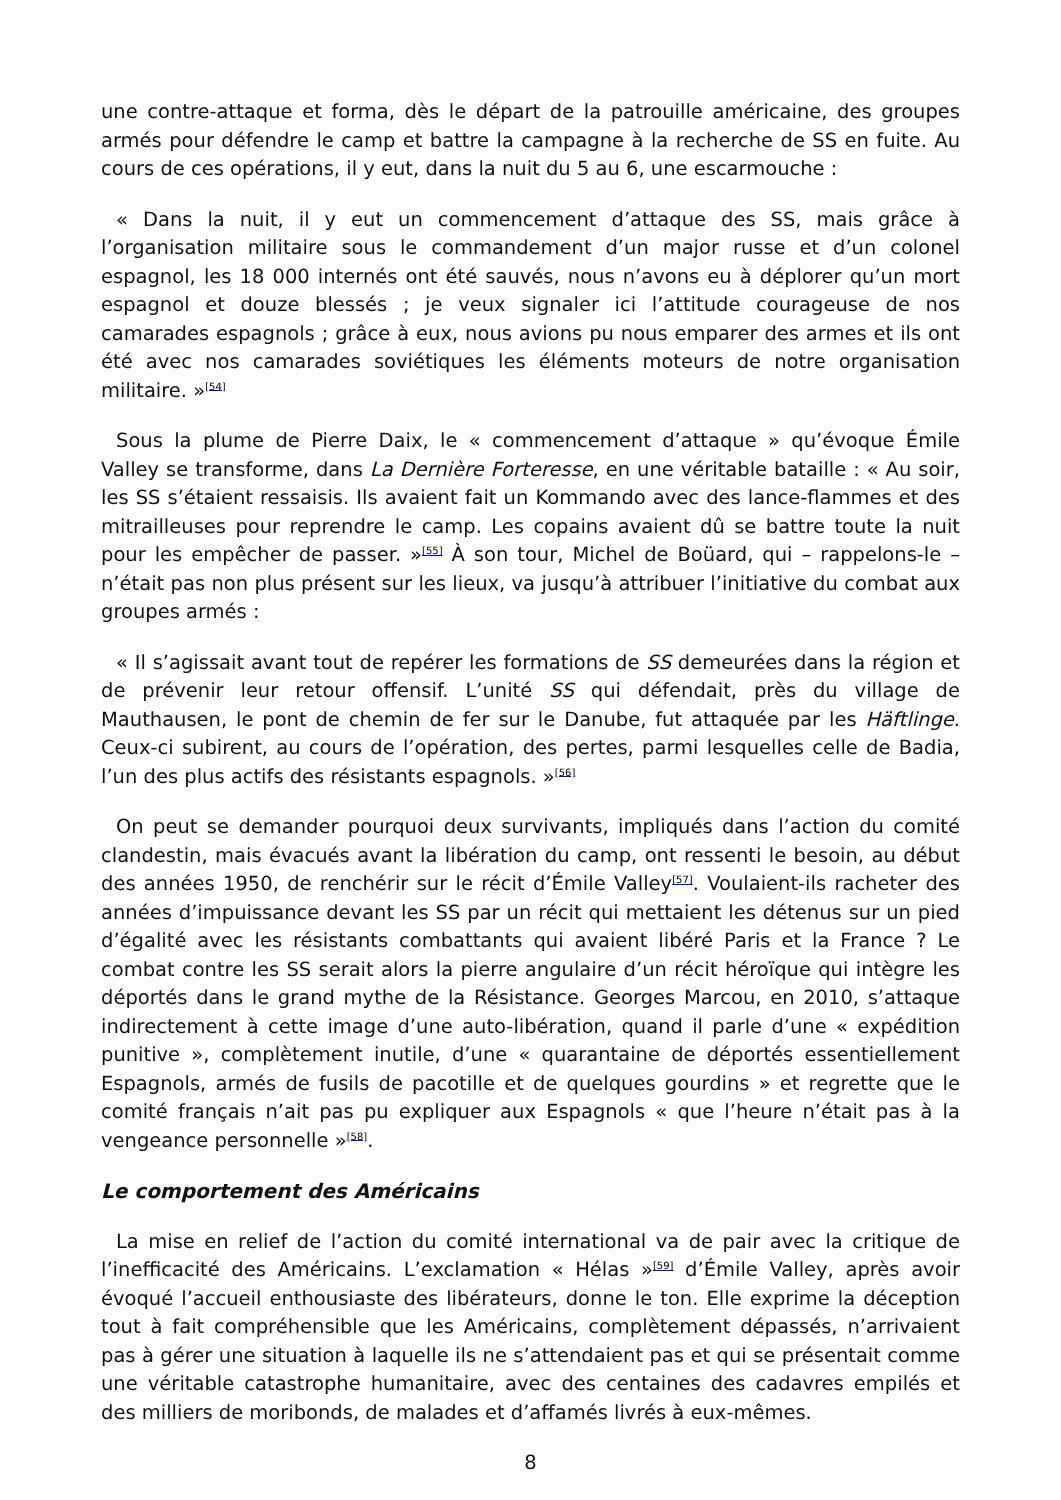une contre-attaque et forma, dès le départ de la patrouille américaine, des groupes armés pour défendre le camp et battre la campagne à la recherche de SS en fuite. Au cours de ces opérations, il y eut, dans la nuit du 5 au 6, une escarmouche :
« Dans la nuit, il y eut un commencement d’attaque des SS, mais grâce à l’organisation militaire sous le commandement d’un major russe et d’un colonel espagnol, les 18 000 internés ont été sauvés, nous n’avons eu à déplorer qu’un mort espagnol et douze blessés ; je veux signaler ici l’attitude courageuse de nos camarades espagnols ; grâce à eux, nous avions pu nous emparer des armes et ils ont été avec nos camarades soviétiques les éléments moteurs de notre organisation militaire. »<sup>[54]</sup>
Sous la plume de Pierre Daix, le « commencement d’attaque » qu’évoque Émile Valley se transforme, dans La Dernière Forteresse, en une véritable bataille : « Au soir, les SS s’étaient ressaisis. Ils avaient fait un Kommando avec des lance-flammes et des mitrailleuses pour reprendre le camp. Les copains avaient dû se battre toute la nuit pour les empêcher de passer. »<sup>[55]</sup> À son tour, Michel de Boüard, qui – rappelons-le – n’était pas non plus présent sur les lieux, va jusqu’à attribuer l’initiative du combat aux groupes armés :
« Il s’agissait avant tout de repérer les formations de SS demeurées dans la région et de prévenir leur retour offensif. L’unité SS qui défendait, près du village de Mauthausen, le pont de chemin de fer sur le Danube, fut attaquée par les Häftlinge. Ceux-ci subirent, au cours de l’opération, des pertes, parmi lesquelles celle de Badia, l’un des plus actifs des résistants espagnols. »<sup>[56]</sup>
On peut se demander pourquoi deux survivants, impliqués dans l’action du comité clandestin, mais évacués avant la libération du camp, ont ressenti le besoin, au début des années 1950, de renchérir sur le récit d’Émile Valley<sup>[57]</sup>. Voulaient-ils racheter des années d’impuissance devant les SS par un récit qui mettaient les détenus sur un pied d’égalité avec les résistants combattants qui avaient libéré Paris et la France ? Le combat contre les SS serait alors la pierre angulaire d’un récit héroïque qui intègre les déportés dans le grand mythe de la Résistance. Georges Marcou, en 2010, s’attaque indirectement à cette image d’une auto-libération, quand il parle d’une « expédition punitive », complètement inutile, d’une « quarantaine de déportés essentiellement Espagnols, armés de fusils de pacotille et de quelques gourdins » et regrette que le comité français n’ait pas pu expliquer aux Espagnols « que l’heure n’était pas à la vengeance personnelle »<sup>[58]</sup>.
Le comportement des Américains
La mise en relief de l’action du comité international va de pair avec la critique de l’inefficacité des Américains. L’exclamation « Hélas »<sup>[59]</sup> d’Émile Valley, après avoir évoqué l’accueil enthousiaste des libérateurs, donne le ton. Elle exprime la déception tout à fait compréhensible que les Américains, complètement dépassés, n’arrivaient pas à gérer une situation à laquelle ils ne s’attendaient pas et qui se présentait comme une véritable catastrophe humanitaire, avec des centaines des cadavres empilés et des milliers de moribonds, de malades et d’affamés livrés à eux-mêmes.
8